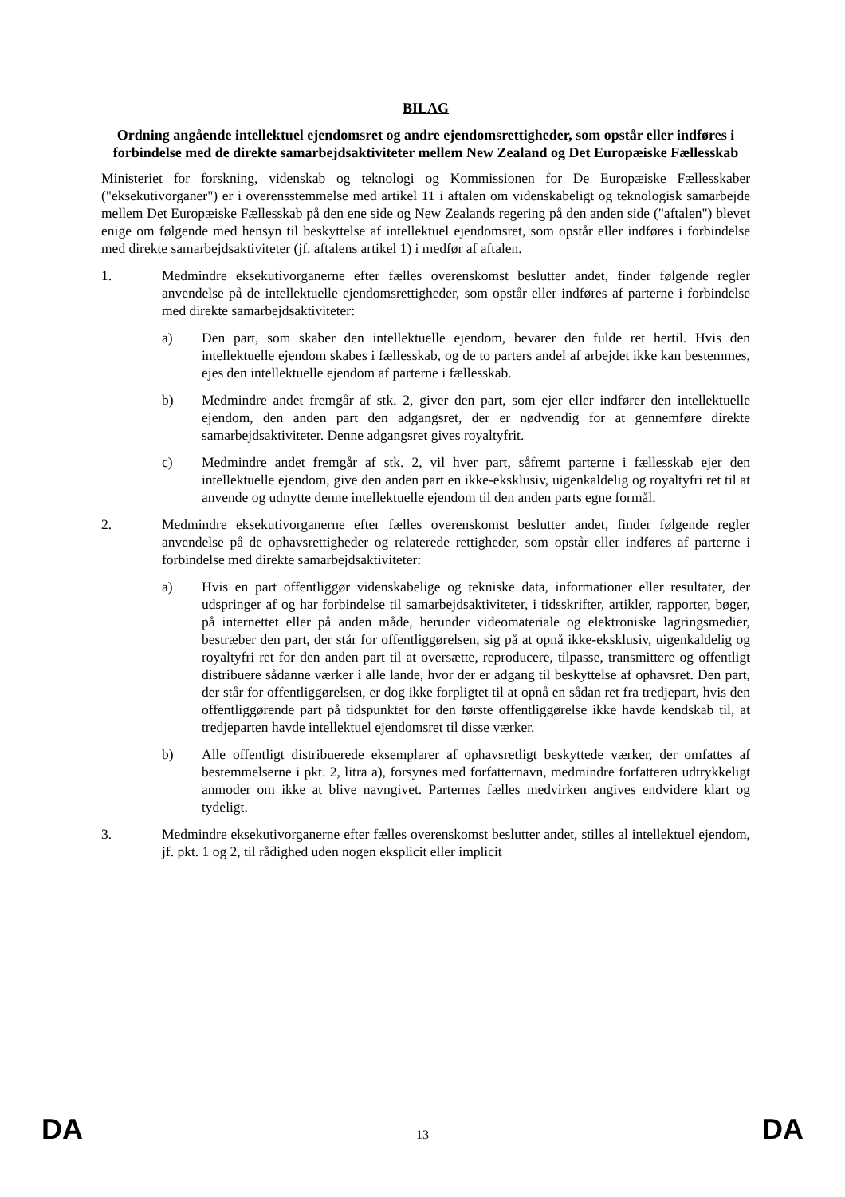BILAG
Ordning angående intellektuel ejendomsret og andre ejendomsrettigheder, som opstår eller indføres i forbindelse med de direkte samarbejdsaktiviteter mellem New Zealand og Det Europæiske Fællesskab
Ministeriet for forskning, videnskab og teknologi og Kommissionen for De Europæiske Fællesskaber ("eksekutivorganer") er i overensstemmelse med artikel 11 i aftalen om videnskabeligt og teknologisk samarbejde mellem Det Europæiske Fællesskab på den ene side og New Zealands regering på den anden side ("aftalen") blevet enige om følgende med hensyn til beskyttelse af intellektuel ejendomsret, som opstår eller indføres i forbindelse med direkte samarbejdsaktiviteter (jf. aftalens artikel 1) i medfør af aftalen.
1. Medmindre eksekutivorganerne efter fælles overenskomst beslutter andet, finder følgende regler anvendelse på de intellektuelle ejendomsrettigheder, som opstår eller indføres af parterne i forbindelse med direkte samarbejdsaktiviteter:
a) Den part, som skaber den intellektuelle ejendom, bevarer den fulde ret hertil. Hvis den intellektuelle ejendom skabes i fællesskab, og de to parters andel af arbejdet ikke kan bestemmes, ejes den intellektuelle ejendom af parterne i fællesskab.
b) Medmindre andet fremgår af stk. 2, giver den part, som ejer eller indfører den intellektuelle ejendom, den anden part den adgangsret, der er nødvendig for at gennemføre direkte samarbejdsaktiviteter. Denne adgangsret gives royaltyfrit.
c) Medmindre andet fremgår af stk. 2, vil hver part, såfremt parterne i fællesskab ejer den intellektuelle ejendom, give den anden part en ikke-eksklusiv, uigenkaldelig og royaltyfri ret til at anvende og udnytte denne intellektuelle ejendom til den anden parts egne formål.
2. Medmindre eksekutivorganerne efter fælles overenskomst beslutter andet, finder følgende regler anvendelse på de ophavsrettigheder og relaterede rettigheder, som opstår eller indføres af parterne i forbindelse med direkte samarbejdsaktiviteter:
a) Hvis en part offentliggør videnskabelige og tekniske data, informationer eller resultater, der udspringer af og har forbindelse til samarbejdsaktiviteter, i tidsskrifter, artikler, rapporter, bøger, på internettet eller på anden måde, herunder videomateriale og elektroniske lagringsmedier, bestræber den part, der står for offentliggørelsen, sig på at opnå ikke-eksklusiv, uigenkaldelig og royaltyfri ret for den anden part til at oversætte, reproducere, tilpasse, transmittere og offentligt distribuere sådanne værker i alle lande, hvor der er adgang til beskyttelse af ophavsret. Den part, der står for offentliggørelsen, er dog ikke forpligtet til at opnå en sådan ret fra tredjepart, hvis den offentliggørende part på tidspunktet for den første offentliggørelse ikke havde kendskab til, at tredjeparten havde intellektuel ejendomsret til disse værker.
b) Alle offentligt distribuerede eksemplarer af ophavsretligt beskyttede værker, der omfattes af bestemmelserne i pkt. 2, litra a), forsynes med forfatternavn, medmindre forfatteren udtrykkeligt anmoder om ikke at blive navngivet. Parternes fælles medvirken angives endvidere klart og tydeligt.
3. Medmindre eksekutivorganerne efter fælles overenskomst beslutter andet, stilles al intellektuel ejendom, jf. pkt. 1 og 2, til rådighed uden nogen eksplicit eller implicit
DA 13 DA